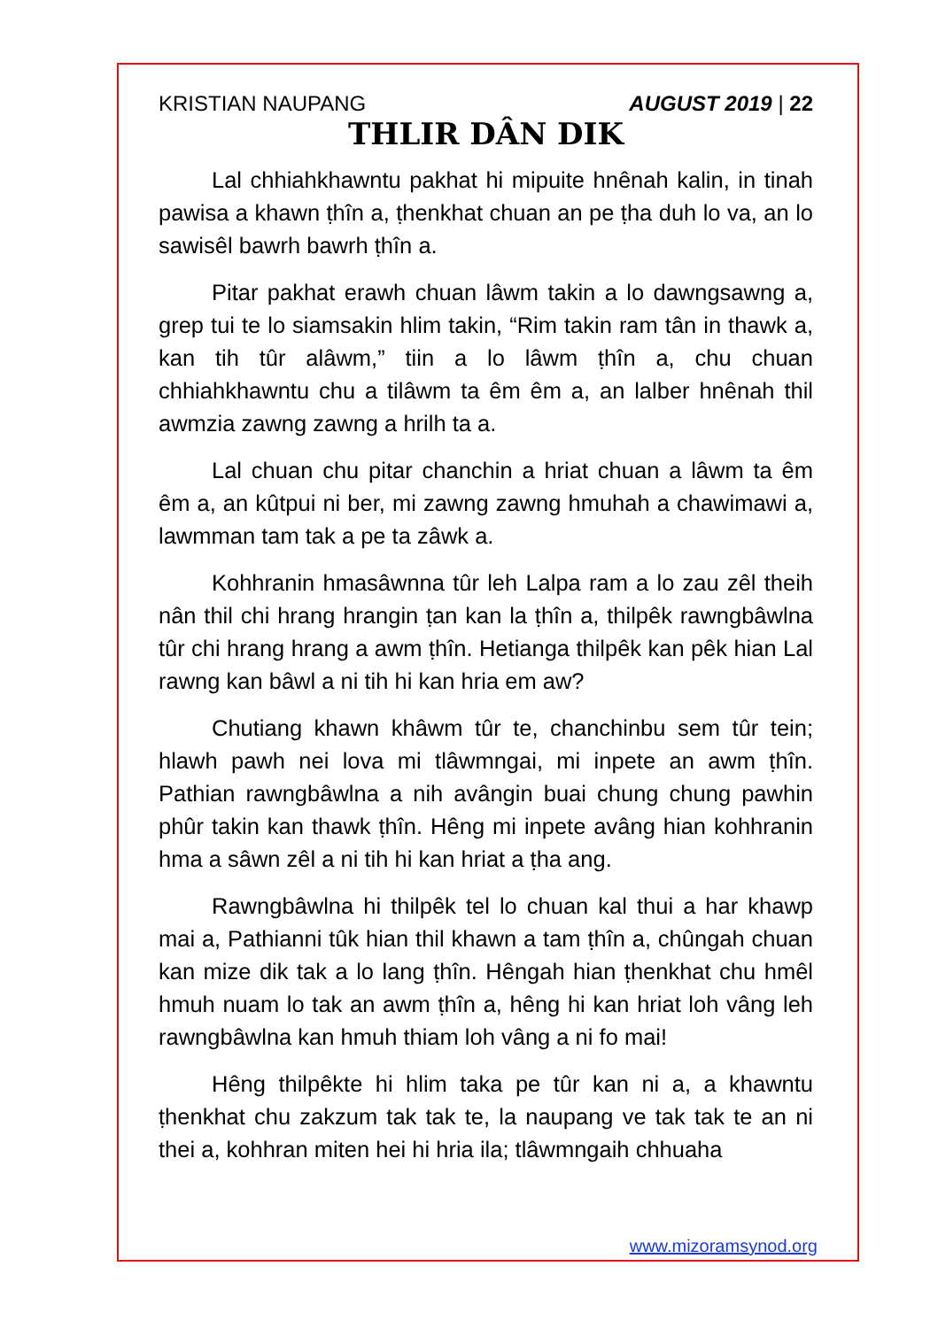KRISTIAN NAUPANG AUGUST 2019 | 22
THLIR DÂN DIK
Lal chhiahkhawntu pakhat hi mipuite hnênah kalin, in tinah pawisa a khawn ṭhîn a, ṭhenkhat chuan an pe ṭha duh lo va, an lo sawisêl bawrh bawrh ṭhîn a.
Pitar pakhat erawh chuan lâwm takin a lo dawngsawng a, grep tui te lo siamsakin hlim takin, “Rim takin ram tân in thawk a, kan tih tûr alâwm,” tiin a lo lâwm ṭhîn a, chu chuan chhiahkhawntu chu a tilâwm ta êm êm a, an lalber hnênah thil awmzia zawng zawng a hrilh ta a.
Lal chuan chu pitar chanchin a hriat chuan a lâwm ta êm êm a, an kûtpui ni ber, mi zawng zawng hmuhah a chawimawi a, lawmman tam tak a pe ta zâwk a.
Kohhranin hmasâwnna tûr leh Lalpa ram a lo zau zêl theih nân thil chi hrang hrangin ṭan kan la ṭhîn a, thilpêk rawngbâwlna tûr chi hrang hrang a awm ṭhîn. Hetianga thilpêk kan pêk hian Lal rawng kan bâwl a ni tih hi kan hria em aw?
Chutiang khawn khâwm tûr te, chanchinbu sem tûr tein; hlawh pawh nei lova mi tlâwmngai, mi inpete an awm ṭhîn. Pathian rawngbâwlna a nih avângin buai chung chung pawhin phûr takin kan thawk ṭhîn. Hêng mi inpete avâng hian kohhranin hma a sâwn zêl a ni tih hi kan hriat a ṭha ang.
Rawngbâwlna hi thilpêk tel lo chuan kal thui a har khawp mai a, Pathianni tûk hian thil khawn a tam ṭhîn a, chûngah chuan kan mize dik tak a lo lang ṭhîn. Hêngah hian ṭhenkhat chu hmêl hmuh nuam lo tak an awm ṭhîn a, hêng hi kan hriat loh vâng leh rawngbâwlna kan hmuh thiam loh vâng a ni fo mai!
Hêng thilpêkte hi hlim taka pe tûr kan ni a, a khawntu ṭhenkhat chu zakzum tak tak te, la naupang ve tak tak te an ni thei a, kohhran miten hei hi hria ila; tlâwmngaih chhuaha
www.mizoramsynod.org